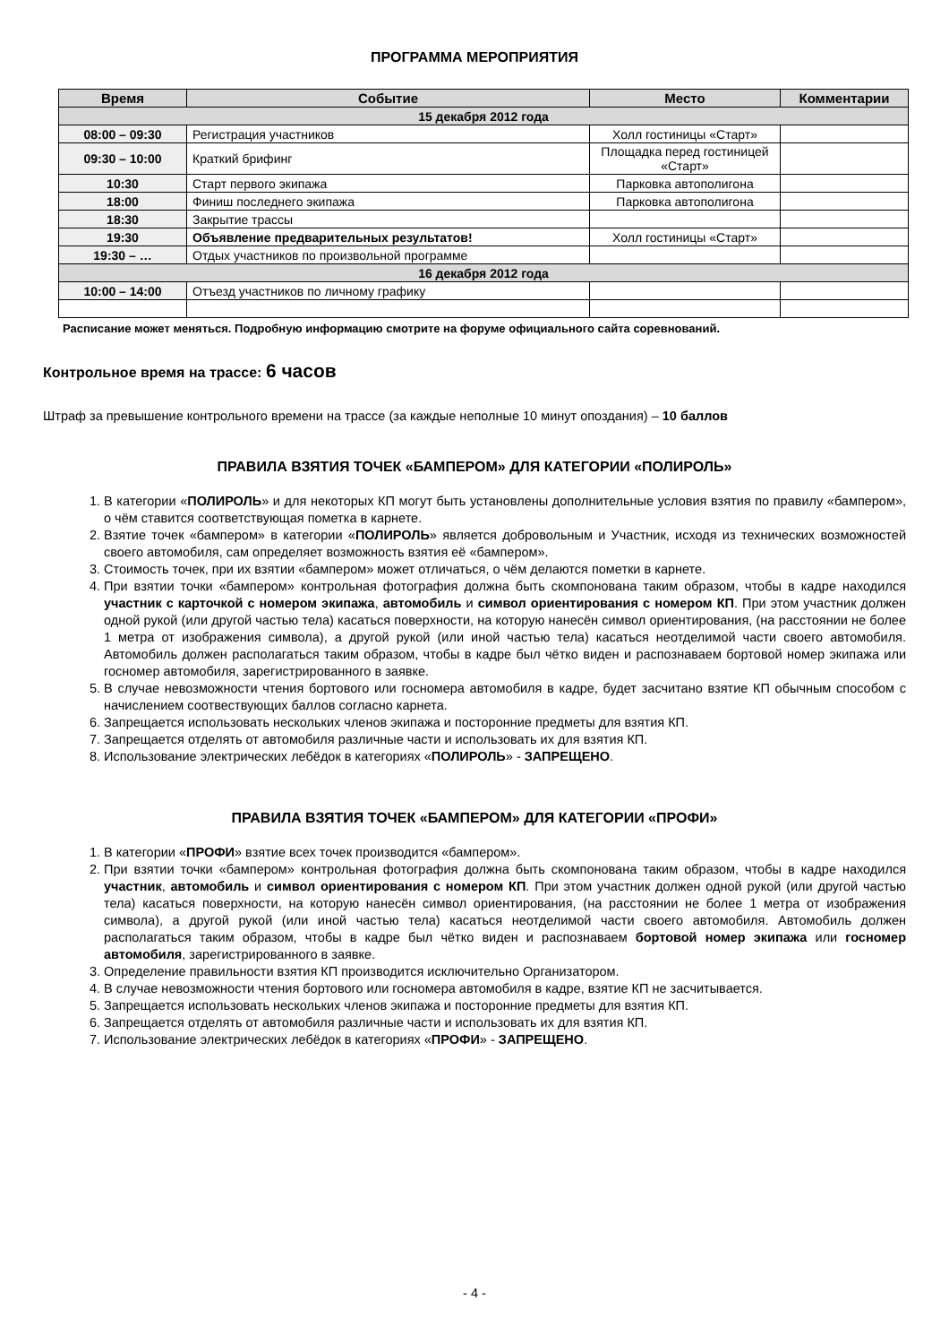ПРОГРАММА МЕРОПРИЯТИЯ
| Время | Событие | Место | Комментарии |
| --- | --- | --- | --- |
| 15 декабря 2012 года | | | |
| 08:00 – 09:30 | Регистрация участников | Холл гостиницы «Старт» | |
| 09:30 – 10:00 | Краткий брифинг | Площадка перед гостиницей «Старт» | |
| 10:30 | Старт первого экипажа | Парковка автополигона | |
| 18:00 | Финиш последнего экипажа | Парковка автополигона | |
| 18:30 | Закрытие трассы | | |
| 19:30 | Объявление предварительных результатов! | Холл гостиницы «Старт» | |
| 19:30 – … | Отдых участников по произвольной программе | | |
| 16 декабря 2012 года | | | |
| 10:00 – 14:00 | Отъезд участников по личному графику | | |
Расписание может меняться. Подробную информацию смотрите на форуме официального сайта соревнований.
Контрольное время на трассе: 6 часов
Штраф за превышение контрольного времени на трассе (за каждые неполные 10 минут опоздания) – 10 баллов
ПРАВИЛА ВЗЯТИЯ ТОЧЕК «БАМПЕРОМ» ДЛЯ КАТЕГОРИИ «ПОЛИРОЛЬ»
1. В категории «ПОЛИРОЛЬ» и для некоторых КП могут быть установлены дополнительные условия взятия по правилу «бампером», о чём ставится соответствующая пометка в карнете.
2. Взятие точек «бампером» в категории «ПОЛИРОЛЬ» является добровольным и Участник, исходя из технических возможностей своего автомобиля, сам определяет возможность взятия её «бампером».
3. Стоимость точек, при их взятии «бампером» может отличаться, о чём делаются пометки в карнете.
4. При взятии точки «бампером» контрольная фотография должна быть скомпонована таким образом, чтобы в кадре находился участник с карточкой с номером экипажа, автомобиль и символ ориентирования с номером КП. При этом участник должен одной рукой (или другой частью тела) касаться поверхности, на которую нанесён символ ориентирования, (на расстоянии не более 1 метра от изображения символа), а другой рукой (или иной частью тела) касаться неотделимой части своего автомобиля. Автомобиль должен располагаться таким образом, чтобы в кадре был чётко виден и распознаваем бортовой номер экипажа или госномер автомобиля, зарегистрированного в заявке.
5. В случае невозможности чтения бортового или госномера автомобиля в кадре, будет засчитано взятие КП обычным способом с начислением соотвествующих баллов согласно карнета.
6. Запрещается использовать нескольких членов экипажа и посторонние предметы для взятия КП.
7. Запрещается отделять от автомобиля различные части и использовать их для взятия КП.
8. Использование электрических лебёдок в категориях «ПОЛИРОЛЬ» - ЗАПРЕЩЕНО.
ПРАВИЛА ВЗЯТИЯ ТОЧЕК «БАМПЕРОМ» ДЛЯ КАТЕГОРИИ «ПРОФИ»
1. В категории «ПРОФИ» взятие всех точек производится «бампером».
2. При взятии точки «бампером» контрольная фотография должна быть скомпонована таким образом, чтобы в кадре находился участник, автомобиль и символ ориентирования с номером КП. При этом участник должен одной рукой (или другой частью тела) касаться поверхности, на которую нанесён символ ориентирования, (на расстоянии не более 1 метра от изображения символа), а другой рукой (или иной частью тела) касаться неотделимой части своего автомобиля. Автомобиль должен располагаться таким образом, чтобы в кадре был чётко виден и распознаваем бортовой номер экипажа или госномер автомобиля, зарегистрированного в заявке.
3. Определение правильности взятия КП производится исключительно Организатором.
4. В случае невозможности чтения бортового или госномера автомобиля в кадре, взятие КП не засчитывается.
5. Запрещается использовать нескольких членов экипажа и посторонние предметы для взятия КП.
6. Запрещается отделять от автомобиля различные части и использовать их для взятия КП.
7. Использование электрических лебёдок в категориях «ПРОФИ» - ЗАПРЕЩЕНО.
- 4 -